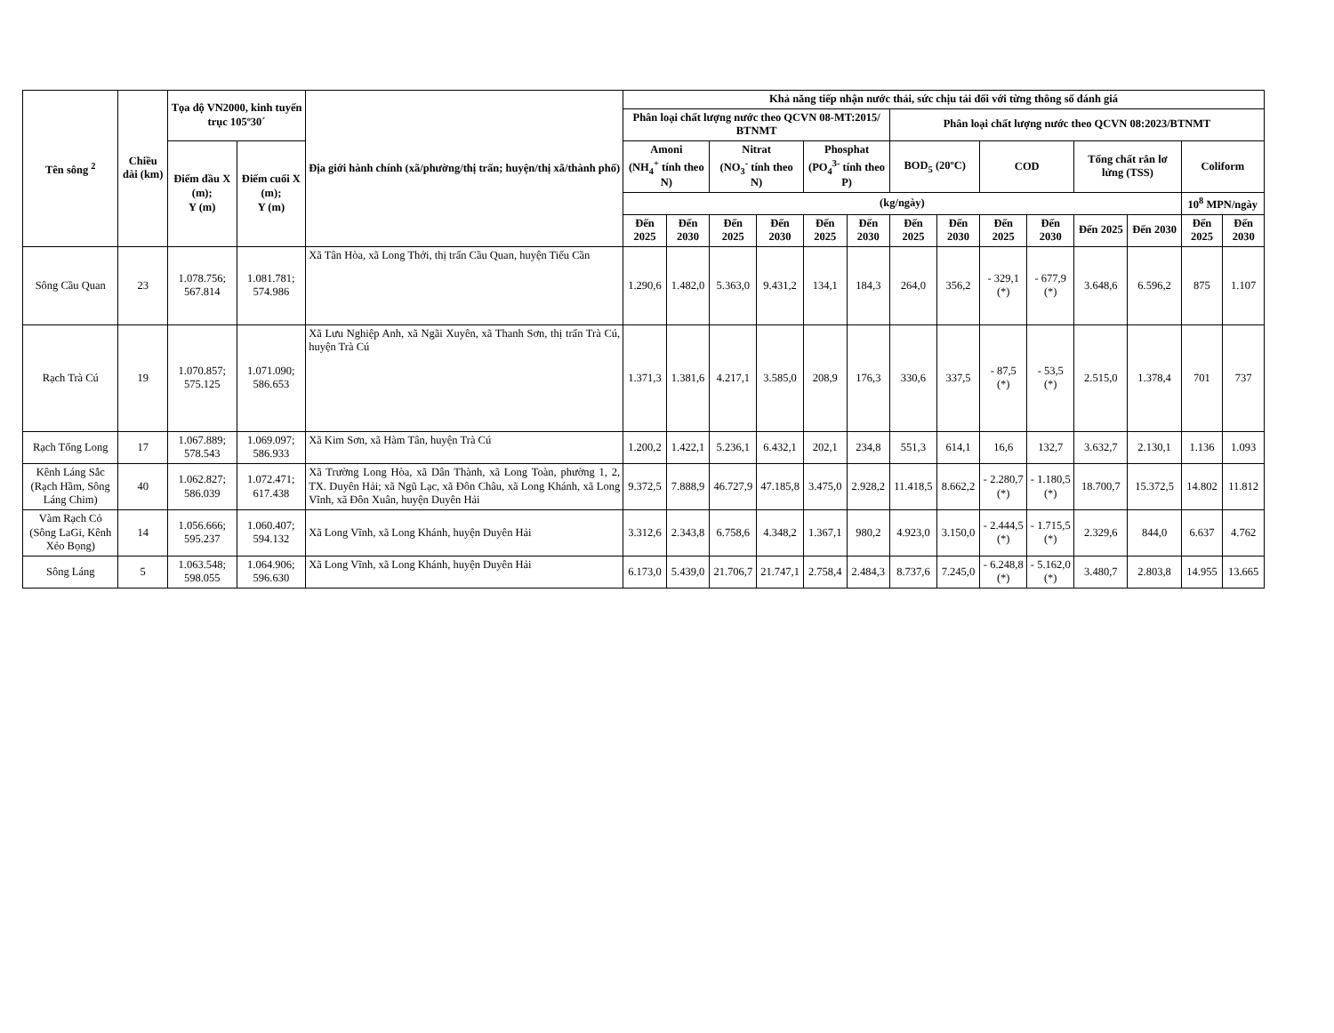| Tên sông <sup>2</sup> | Chiều dài (km) | Tọa độ VN2000, kinh tuyến trục 105º30´ | | Địa giới hành chính (xã/phường/thị trấn; huyện/thị xã/thành phố) | Khả năng tiếp nhận nước thải, sức chịu tải đối với từng thông số đánh giá | | | | | | | | | | | | | |
| --- | --- | --- | --- | --- | --- | --- | --- | --- | --- | --- | --- | --- | --- | --- | --- | --- | --- | --- |
| | | | | | Phân loại chất lượng nước theo QCVN 08-MT:2015/ BTNMT | | | | | | Phân loại chất lượng nước theo QCVN 08:2023/BTNMT | | | | | | | |
| | | Điểm đầu X (m); Y (m) | Điểm cuối X (m); Y (m) | | Amoni (NH<sub>4</sub><sup>+</sup> tính theo N) | | Nitrat (NO<sub>3</sub><sup>-</sup> tính theo N) | | Phosphat (PO<sub>4</sub><sup>3-</sup> tính theo P) | | BOD<sub>5</sub> (20ºC) | | COD | | Tổng chất rắn lơ lửng (TSS) | | Coliform | |
| | | | | | (kg/ngày) | | | | | | | | | | | | 10<sup>8</sup> MPN/ngày | |
| | | | | | Đến 2025 | Đến 2030 | Đến 2025 | Đến 2030 | Đến 2025 | Đến 2030 | Đến 2025 | Đến 2030 | Đến 2025 | Đến 2030 | Đến 2025 | Đến 2030 | Đến 2025 | Đến 2030 |
| Sông Cầu Quan | 23 | 1.078.756; 567.814 | 1.081.781; 574.986 | Xã Tân Hòa, xã Long Thới, thị trấn Cầu Quan, huyện Tiểu Cần | 1.290,6 | 1.482,0 | 5.363,0 | 9.431,2 | 134,1 | 184,3 | 264,0 | 356,2 | - 329,1 (*) | - 677,9 (*) | 3.648,6 | 6.596,2 | 875 | 1.107 |
| Rạch Trà Cú | 19 | 1.070.857; 575.125 | 1.071.090; 586.653 | Xã Lưu Nghiệp Anh, xã Ngãi Xuyên, xã Thanh Sơn, thị trấn Trà Cú, huyện Trà Cú | 1.371,3 | 1.381,6 | 4.217,1 | 3.585,0 | 208,9 | 176,3 | 330,6 | 337,5 | - 87,5 (*) | - 53,5 (*) | 2.515,0 | 1.378,4 | 701 | 737 |
| Rạch Tổng Long | 17 | 1.067.889; 578.543 | 1.069.097; 586.933 | Xã Kim Sơn, xã Hàm Tân, huyện Trà Cú | 1.200,2 | 1.422,1 | 5.236,1 | 6.432,1 | 202,1 | 234,8 | 551,3 | 614,1 | 16,6 | 132,7 | 3.632,7 | 2.130,1 | 1.136 | 1.093 |
| Kênh Láng Sắc (Rạch Hầm, Sông Láng Chim) | 40 | 1.062.827; 586.039 | 1.072.471; 617.438 | Xã Trường Long Hòa, xã Dân Thành, xã Long Toàn, phường 1, 2, TX. Duyên Hải; xã Ngũ Lạc, xã Đôn Châu, xã Long Khánh, xã Long Vĩnh, xã Đôn Xuân, huyện Duyên Hải | 9.372,5 | 7.888,9 | 46.727,9 | 47.185,8 | 3.475,0 | 2.928,2 | 11.418,5 | 8.662,2 | - 2.280,7 (*) | - 1.180,5 (*) | 18.700,7 | 15.372,5 | 14.802 | 11.812 |
| Vàm Rạch Cỏ (Sông LaGi, Kênh Xẻo Bọng) | 14 | 1.056.666; 595.237 | 1.060.407; 594.132 | Xã Long Vĩnh, xã Long Khánh, huyện Duyên Hải | 3.312,6 | 2.343,8 | 6.758,6 | 4.348,2 | 1.367,1 | 980,2 | 4.923,0 | 3.150,0 | - 2.444,5 (*) | - 1.715,5 (*) | 2.329,6 | 844,0 | 6.637 | 4.762 |
| Sông Láng | 5 | 1.063.548; 598.055 | 1.064.906; 596.630 | Xã Long Vĩnh, xã Long Khánh, huyện Duyên Hải | 6.173,0 | 5.439,0 | 21.706,7 | 21.747,1 | 2.758,4 | 2.484,3 | 8.737,6 | 7.245,0 | - 6.248,8 (*) | - 5.162,0 (*) | 3.480,7 | 2.803,8 | 14.955 | 13.665 |